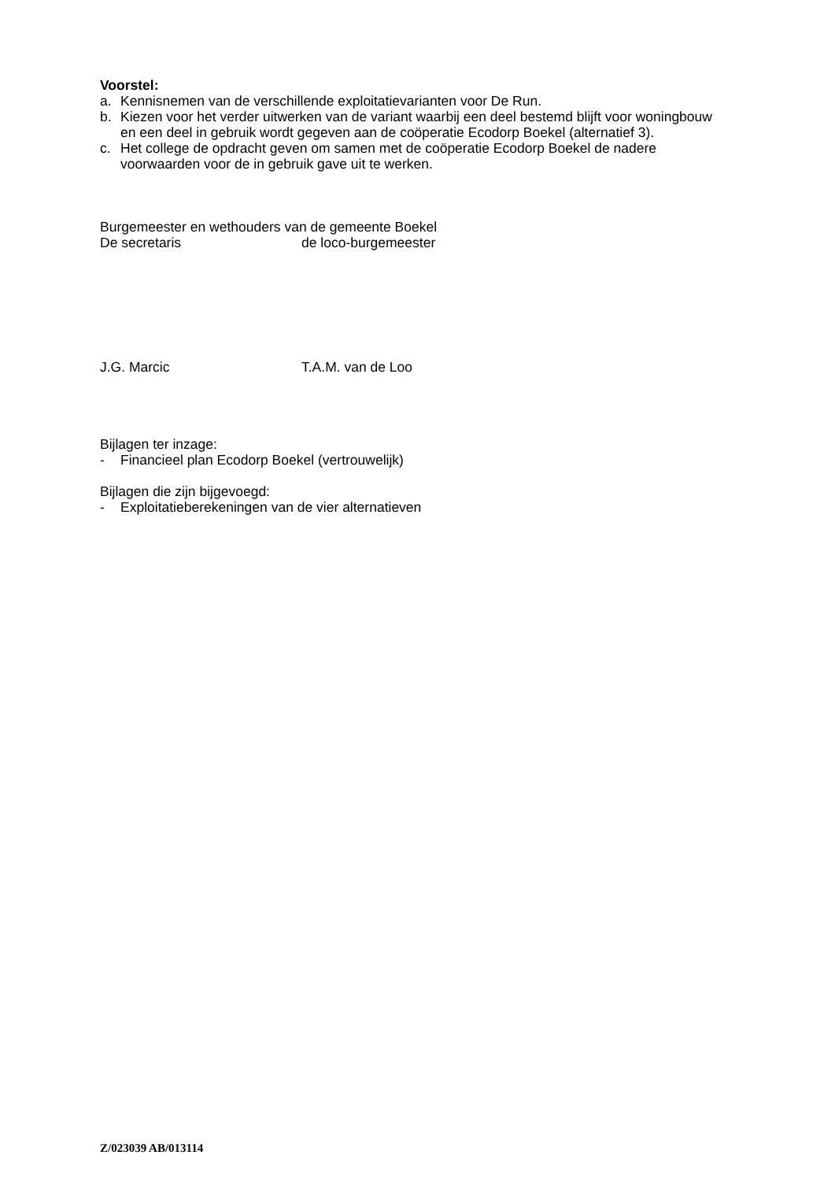Voorstel:
a. Kennisnemen van de verschillende exploitatievarianten voor De Run.
b. Kiezen voor het verder uitwerken van de variant waarbij een deel bestemd blijft voor woningbouw en een deel in gebruik wordt gegeven aan de coöperatie Ecodorp Boekel (alternatief 3).
c. Het college de opdracht geven om samen met de coöperatie Ecodorp Boekel de nadere voorwaarden voor de in gebruik gave uit te werken.
Burgemeester en wethouders van de gemeente Boekel
De secretaris de loco-burgemeester
J.G. Marcic T.A.M. van de Loo
Bijlagen ter inzage:
- Financieel plan Ecodorp Boekel (vertrouwelijk)
Bijlagen die zijn bijgevoegd:
- Exploitatieberekeningen van de vier alternatieven
Z/023039 AB/013114